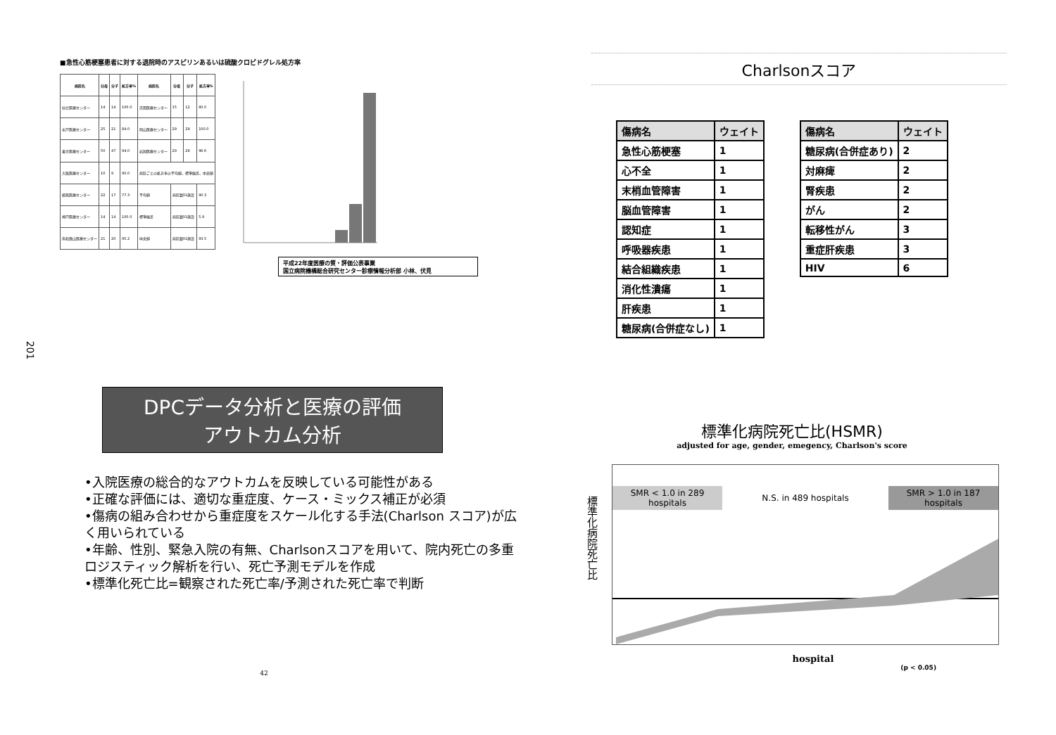■急性心筋梗塞患者に対する退院時のアスピリンあるいは硫酸クロピドグレル処方率
| 病院名 | 分母 | 分子 | 処方率% | 病院名 | 分母 | 分子 | 処方率% |
| --- | --- | --- | --- | --- | --- | --- | --- |
| 仙台医療センター | 14 | 14 | 100.0 | 浜田医療センター | 15 | 12 | 80.0 |
| 水戸医療センター | 25 | 21 | 84.0 | 岡山医療センター | 29 | 29 | 100.0 |
| 東京医療センター | 50 | 47 | 94.0 | 岩国医療センター | 29 | 28 | 96.6 |
| 大阪医療センター | 10 | 9 | 90.0 | 病院ごとの処方率の平均値、標準偏差、中央値 | | | |
| 姫路医療センター | 22 | 17 | 77.3 | 平均値 | 病院数31施設 | | 90.3 |
| 神戸医療センター | 14 | 14 | 100.0 | 標準偏差 | 病院数31施設 | | 5.9 |
| 南和歌山医療センター | 21 | 20 | 95.2 | 中央値 | 病院数31施設 | | 93.5 |
平成22年度医療の質・評価公表事業
国立病院機構総合研究センター診療情報分析部 小林、伏見
201
Charlsonスコア
| 傷病名 | ウェイト |
| --- | --- |
| 急性心筋梗塞 | 1 |
| 心不全 | 1 |
| 末梢血管障害 | 1 |
| 脳血管障害 | 1 |
| 認知症 | 1 |
| 呼吸器疾患 | 1 |
| 結合組織疾患 | 1 |
| 消化性潰瘍 | 1 |
| 肝疾患 | 1 |
| 糖尿病(合併症なし) | 1 |
| 傷病名 | ウェイト |
| --- | --- |
| 糖尿病(合併症あり) | 2 |
| 対麻痺 | 2 |
| 腎疾患 | 2 |
| がん | 2 |
| 転移性がん | 3 |
| 重症肝疾患 | 3 |
| HIV | 6 |
DPCデータ分析と医療の評価
アウトカム分析
•入院医療の総合的なアウトカムを反映している可能性がある
•正確な評価には、適切な重症度、ケース・ミックス補正が必須
•傷病の組み合わせから重症度をスケール化する手法(Charlson スコア)が広く用いられている
•年齢、性別、緊急入院の有無、Charlsonスコアを用いて、院内死亡の多重ロジスティック解析を行い、死亡予測モデルを作成
•標準化死亡比=観察された死亡率/予測された死亡率で判断
42
標準化病院死亡比(HSMR)
adjusted for age, gender, emegency, Charlson's score
標準化病院死亡比
SMR < 1.0 in 289 hospitals
N.S. in 489 hospitals
SMR > 1.0 in 187 hospitals
hospital
(p < 0.05)